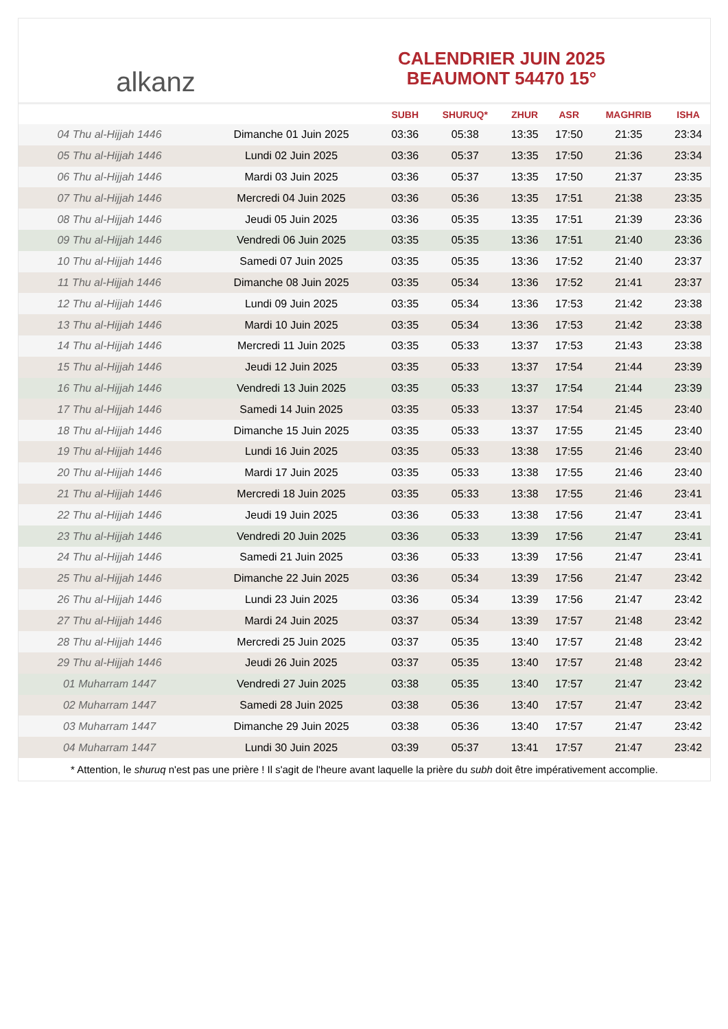alkanz
CALENDRIER JUIN 2025
BEAUMONT 54470 15°
| | | SUBH | SHURUQ* | ZHUR | ASR | MAGHRIB | ISHA |
| --- | --- | --- | --- | --- | --- | --- | --- |
| 04 Thu al-Hijjah 1446 | Dimanche 01 Juin 2025 | 03:36 | 05:38 | 13:35 | 17:50 | 21:35 | 23:34 |
| 05 Thu al-Hijjah 1446 | Lundi 02 Juin 2025 | 03:36 | 05:37 | 13:35 | 17:50 | 21:36 | 23:34 |
| 06 Thu al-Hijjah 1446 | Mardi 03 Juin 2025 | 03:36 | 05:37 | 13:35 | 17:50 | 21:37 | 23:35 |
| 07 Thu al-Hijjah 1446 | Mercredi 04 Juin 2025 | 03:36 | 05:36 | 13:35 | 17:51 | 21:38 | 23:35 |
| 08 Thu al-Hijjah 1446 | Jeudi 05 Juin 2025 | 03:36 | 05:35 | 13:35 | 17:51 | 21:39 | 23:36 |
| 09 Thu al-Hijjah 1446 | Vendredi 06 Juin 2025 | 03:35 | 05:35 | 13:36 | 17:51 | 21:40 | 23:36 |
| 10 Thu al-Hijjah 1446 | Samedi 07 Juin 2025 | 03:35 | 05:35 | 13:36 | 17:52 | 21:40 | 23:37 |
| 11 Thu al-Hijjah 1446 | Dimanche 08 Juin 2025 | 03:35 | 05:34 | 13:36 | 17:52 | 21:41 | 23:37 |
| 12 Thu al-Hijjah 1446 | Lundi 09 Juin 2025 | 03:35 | 05:34 | 13:36 | 17:53 | 21:42 | 23:38 |
| 13 Thu al-Hijjah 1446 | Mardi 10 Juin 2025 | 03:35 | 05:34 | 13:36 | 17:53 | 21:42 | 23:38 |
| 14 Thu al-Hijjah 1446 | Mercredi 11 Juin 2025 | 03:35 | 05:33 | 13:37 | 17:53 | 21:43 | 23:38 |
| 15 Thu al-Hijjah 1446 | Jeudi 12 Juin 2025 | 03:35 | 05:33 | 13:37 | 17:54 | 21:44 | 23:39 |
| 16 Thu al-Hijjah 1446 | Vendredi 13 Juin 2025 | 03:35 | 05:33 | 13:37 | 17:54 | 21:44 | 23:39 |
| 17 Thu al-Hijjah 1446 | Samedi 14 Juin 2025 | 03:35 | 05:33 | 13:37 | 17:54 | 21:45 | 23:40 |
| 18 Thu al-Hijjah 1446 | Dimanche 15 Juin 2025 | 03:35 | 05:33 | 13:37 | 17:55 | 21:45 | 23:40 |
| 19 Thu al-Hijjah 1446 | Lundi 16 Juin 2025 | 03:35 | 05:33 | 13:38 | 17:55 | 21:46 | 23:40 |
| 20 Thu al-Hijjah 1446 | Mardi 17 Juin 2025 | 03:35 | 05:33 | 13:38 | 17:55 | 21:46 | 23:40 |
| 21 Thu al-Hijjah 1446 | Mercredi 18 Juin 2025 | 03:35 | 05:33 | 13:38 | 17:55 | 21:46 | 23:41 |
| 22 Thu al-Hijjah 1446 | Jeudi 19 Juin 2025 | 03:36 | 05:33 | 13:38 | 17:56 | 21:47 | 23:41 |
| 23 Thu al-Hijjah 1446 | Vendredi 20 Juin 2025 | 03:36 | 05:33 | 13:39 | 17:56 | 21:47 | 23:41 |
| 24 Thu al-Hijjah 1446 | Samedi 21 Juin 2025 | 03:36 | 05:33 | 13:39 | 17:56 | 21:47 | 23:41 |
| 25 Thu al-Hijjah 1446 | Dimanche 22 Juin 2025 | 03:36 | 05:34 | 13:39 | 17:56 | 21:47 | 23:42 |
| 26 Thu al-Hijjah 1446 | Lundi 23 Juin 2025 | 03:36 | 05:34 | 13:39 | 17:56 | 21:47 | 23:42 |
| 27 Thu al-Hijjah 1446 | Mardi 24 Juin 2025 | 03:37 | 05:34 | 13:39 | 17:57 | 21:48 | 23:42 |
| 28 Thu al-Hijjah 1446 | Mercredi 25 Juin 2025 | 03:37 | 05:35 | 13:40 | 17:57 | 21:48 | 23:42 |
| 29 Thu al-Hijjah 1446 | Jeudi 26 Juin 2025 | 03:37 | 05:35 | 13:40 | 17:57 | 21:48 | 23:42 |
| 01 Muharram 1447 | Vendredi 27 Juin 2025 | 03:38 | 05:35 | 13:40 | 17:57 | 21:47 | 23:42 |
| 02 Muharram 1447 | Samedi 28 Juin 2025 | 03:38 | 05:36 | 13:40 | 17:57 | 21:47 | 23:42 |
| 03 Muharram 1447 | Dimanche 29 Juin 2025 | 03:38 | 05:36 | 13:40 | 17:57 | 21:47 | 23:42 |
| 04 Muharram 1447 | Lundi 30 Juin 2025 | 03:39 | 05:37 | 13:41 | 17:57 | 21:47 | 23:42 |
* Attention, le shuruq n'est pas une prière ! Il s'agit de l'heure avant laquelle la prière du subh doit être impérativement accomplie.